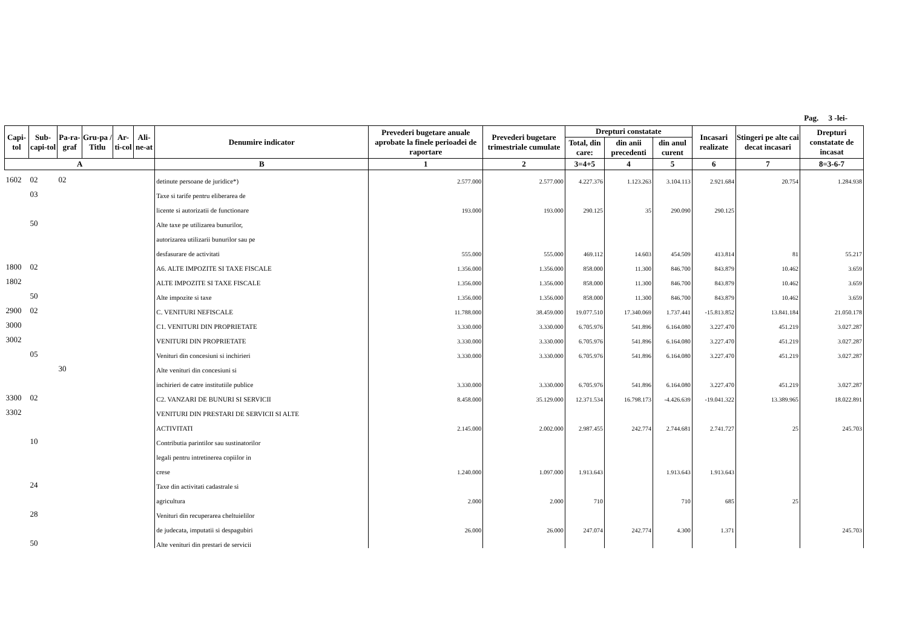Pag. 3 -lei-
| Capi-tol | Sub-capi-tol | Pa-ra-graf | Gru-pa / Titlu | Ar-ti-col | Ali-ne-at | Denumire indicator | Prevederi bugetare anuale aprobate la finele perioadei de raportare | Prevederi bugetare trimestriale cumulate | Drepturi constatate | | | Incasari realizate | Stingeri pe alte cai decat incasari | Drepturi constatate de incasat |
| --- | --- | --- | --- | --- | --- | --- | --- | --- | --- | --- | --- | --- | --- | --- |
| | | | | | | | | | Total, din care: | din anii precedenti | din anul curent | | | |
| A | | | | | | B | 1 | 2 | 3=4+5 | 4 | 5 | 6 | 7 | 8=3-6-7 |
| 1602 | 02 | 02 | | | | detinute persoane de juridice*) | 2.577.000 | 2.577.000 | 4.227.376 | 1.123.263 | 3.104.113 | 2.921.684 | 20.754 | 1.284.938 |
| | 03 | | | | | Taxe si tarife pentru eliberarea de | | | | | | | | |
| | | | | | | licente si autorizatii de functionare | 193.000 | 193.000 | 290.125 | 35 | 290.090 | 290.125 | | |
| | 50 | | | | | Alte taxe pe utilizarea bunurilor, | | | | | | | | |
| | | | | | | autorizarea utilizarii bunurilor sau pe | | | | | | | | |
| | | | | | | desfasurare de activitati | 555.000 | 555.000 | 469.112 | 14.603 | 454.509 | 413.814 | 81 | 55.217 |
| 1800 | 02 | | | | | A6. ALTE IMPOZITE SI TAXE FISCALE | 1.356.000 | 1.356.000 | 858.000 | 11.300 | 846.700 | 843.879 | 10.462 | 3.659 |
| 1802 | | | | | | ALTE IMPOZITE SI TAXE FISCALE | 1.356.000 | 1.356.000 | 858.000 | 11.300 | 846.700 | 843.879 | 10.462 | 3.659 |
| | 50 | | | | | Alte impozite si taxe | 1.356.000 | 1.356.000 | 858.000 | 11.300 | 846.700 | 843.879 | 10.462 | 3.659 |
| 2900 | 02 | | | | | C. VENITURI NEFISCALE | 11.788.000 | 38.459.000 | 19.077.510 | 17.340.069 | 1.737.441 | -15.813.852 | 13.841.184 | 21.050.178 |
| 3000 | | | | | | C1. VENITURI DIN PROPRIETATE | 3.330.000 | 3.330.000 | 6.705.976 | 541.896 | 6.164.080 | 3.227.470 | 451.219 | 3.027.287 |
| 3002 | | | | | | VENITURI DIN PROPRIETATE | 3.330.000 | 3.330.000 | 6.705.976 | 541.896 | 6.164.080 | 3.227.470 | 451.219 | 3.027.287 |
| | 05 | | | | | Venituri din concesiuni si inchirieri | 3.330.000 | 3.330.000 | 6.705.976 | 541.896 | 6.164.080 | 3.227.470 | 451.219 | 3.027.287 |
| | | 30 | | | | Alte venituri din concesiuni si | | | | | | | | |
| | | | | | | inchirieri de catre institutiile publice | 3.330.000 | 3.330.000 | 6.705.976 | 541.896 | 6.164.080 | 3.227.470 | 451.219 | 3.027.287 |
| 3300 | 02 | | | | | C2. VANZARI DE BUNURI SI SERVICII | 8.458.000 | 35.129.000 | 12.371.534 | 16.798.173 | -4.426.639 | -19.041.322 | 13.389.965 | 18.022.891 |
| 3302 | | | | | | VENITURI DIN PRESTARI DE SERVICII SI ALTE | | | | | | | | |
| | | | | | | ACTIVITATI | 2.145.000 | 2.002.000 | 2.987.455 | 242.774 | 2.744.681 | 2.741.727 | 25 | 245.703 |
| | 10 | | | | | Contributia parintilor sau sustinatorilor | | | | | | | | |
| | | | | | | legali pentru intretinerea copiilor in | | | | | | | | |
| | | | | | | crese | 1.240.000 | 1.097.000 | 1.913.643 | | 1.913.643 | 1.913.643 | | |
| | 24 | | | | | Taxe din activitati cadastrale si | | | | | | | | |
| | | | | | | agricultura | 2.000 | 2.000 | 710 | | 710 | 685 | 25 | |
| | 28 | | | | | Venituri din recuperarea cheltuielilor | | | | | | | | |
| | | | | | | de judecata, imputatii si despagubiri | 26.000 | 26.000 | 247.074 | 242.774 | 4.300 | 1.371 | | 245.703 |
| | 50 | | | | | Alte venituri din prestari de servicii | | | | | | | | |